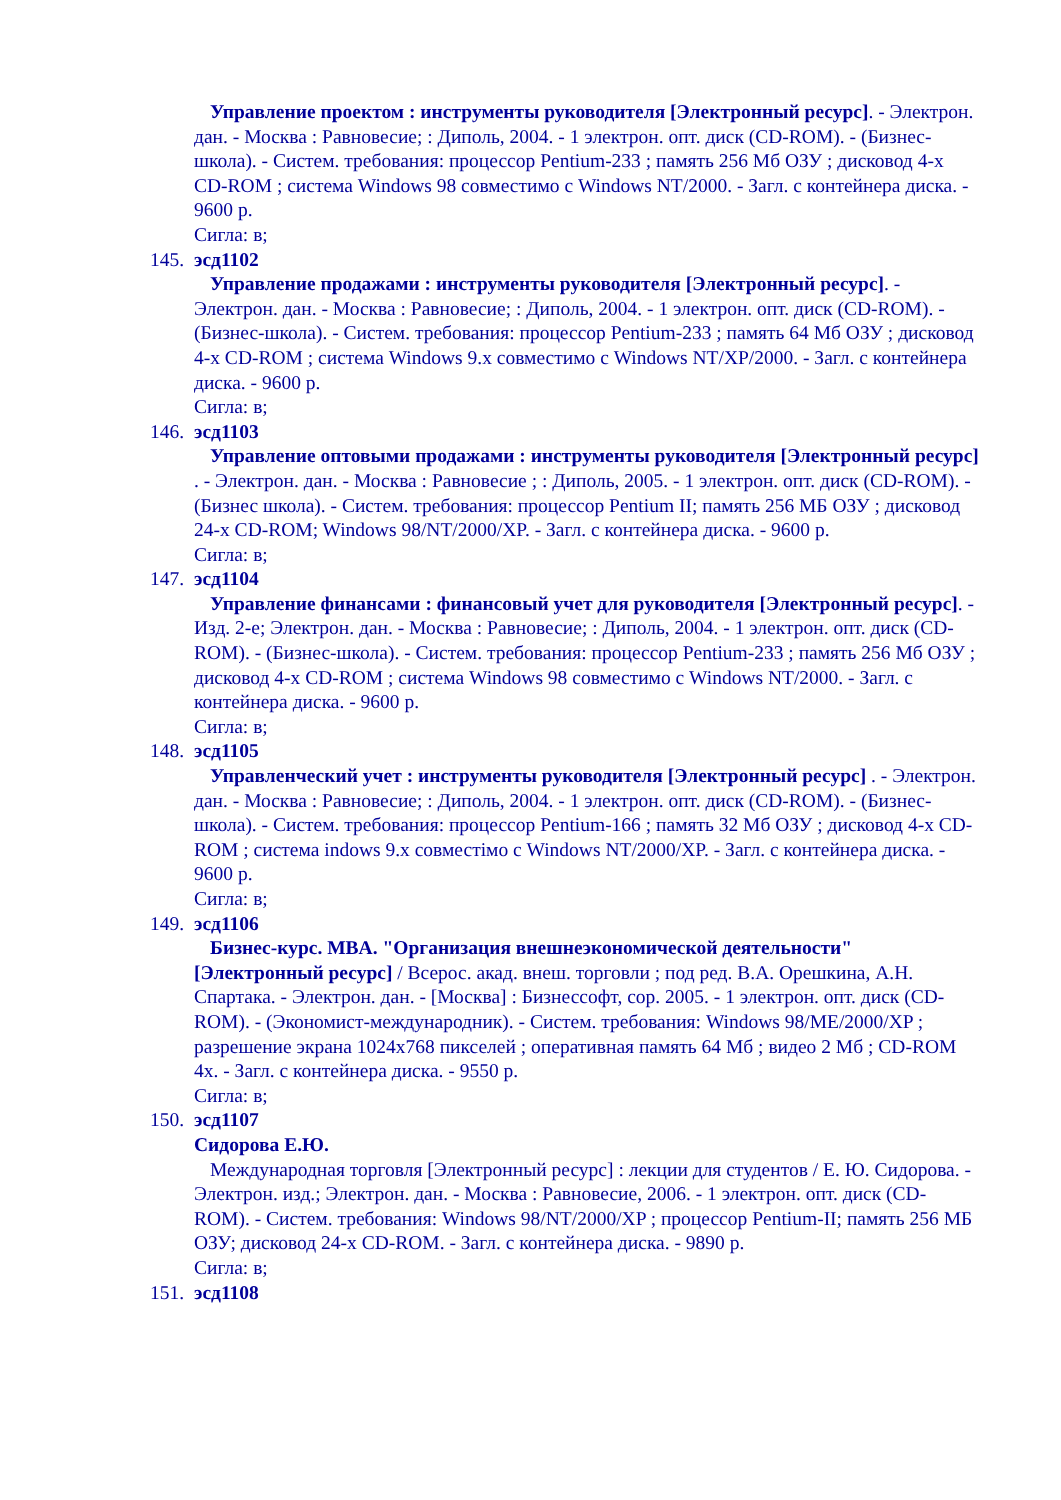Управление проектом : инструменты руководителя [Электронный ресурс]. - Электрон. дан. - Москва : Равновесие; : Диполь, 2004. - 1 электрон. опт. диск (CD-ROM). - (Бизнес-школа). - Систем. требования: процессор Pentium-233 ; память 256 Мб ОЗУ ; дисковод 4-x CD-ROM ; система Windows 98 совместимо с Windows NT/2000. - Загл. с контейнера диска. - 9600 р.
Сигла: в;
145.
эсд1102
Управление продажами : инструменты руководителя [Электронный ресурс]. - Электрон. дан. - Москва : Равновесие; : Диполь, 2004. - 1 электрон. опт. диск (CD-ROM). - (Бизнес-школа). - Систем. требования: процессор Pentium-233 ; память 64 Мб ОЗУ ; дисковод 4-x CD-ROM ; система Windows 9.x совместимо с Windows NT/XP/2000. - Загл. с контейнера диска. - 9600 р.
Сигла: в;
146.
эсд1103
Управление оптовыми продажами : инструменты руководителя [Электронный ресурс] . - Электрон. дан. - Москва : Равновесие ; : Диполь, 2005. - 1 электрон. опт. диск (CD-ROM). - (Бизнес школа). - Систем. требования: процессор Pentium II; память 256 МБ ОЗУ ; дисковод 24-x CD-ROM; Windows 98/NT/2000/XP. - Загл. с контейнера диска. - 9600 р.
Сигла: в;
147.
эсд1104
Управление финансами : финансовый учет для руководителя [Электронный ресурс]. - Изд. 2-е; Электрон. дан. - Москва : Равновесие; : Диполь, 2004. - 1 электрон. опт. диск (CD-ROM). - (Бизнес-школа). - Систем. требования: процессор Pentium-233 ; память 256 Мб ОЗУ ; дисковод 4-x CD-ROM ; система Windows 98 совместимо с Windows NT/2000. - Загл. с контейнера диска. - 9600 р.
Сигла: в;
148.
эсд1105
Управленческий учет : инструменты руководителя [Электронный ресурс] . - Электрон. дан. - Москва : Равновесие; : Диполь, 2004. - 1 электрон. опт. диск (CD-ROM). - (Бизнес-школа). - Систем. требования: процессор Pentium-166 ; память 32 Мб ОЗУ ; дисковод 4-x CD-ROM ; система indows 9.x совместімо с Windows NT/2000/XP. - Загл. с контейнера диска. - 9600 р.
Сигла: в;
149.
эсд1106
Бизнес-курс. MBA. "Организация внешнеэкономической деятельности" [Электронный ресурс] / Всерос. акад. внеш. торговли ; под ред. В.А. Орешкина, А.Н. Спартака. - Электрон. дан. - [Москва] : Бизнессофт, cop. 2005. - 1 электрон. опт. диск (CD-ROM). - (Экономист-международник). - Систем. требования: Windows 98/ME/2000/XP ; разрешение экрана 1024х768 пикселей ; оперативная память 64 Мб ; видео 2 Мб ; CD-ROM 4x. - Загл. с контейнера диска. - 9550 р.
Сигла: в;
150.
эсд1107
Сидорова Е.Ю.
Международная торговля [Электронный ресурс] : лекции для студентов / Е. Ю. Сидорова. - Электрон. изд.; Электрон. дан. - Москва : Равновесие, 2006. - 1 электрон. опт. диск (CD-ROM). - Систем. требования: Windows 98/NT/2000/XP ; процессор Pentium-II; память 256 МБ ОЗУ; дисковод 24-x CD-ROM. - Загл. с контейнера диска. - 9890 р.
Сигла: в;
151.
эсд1108